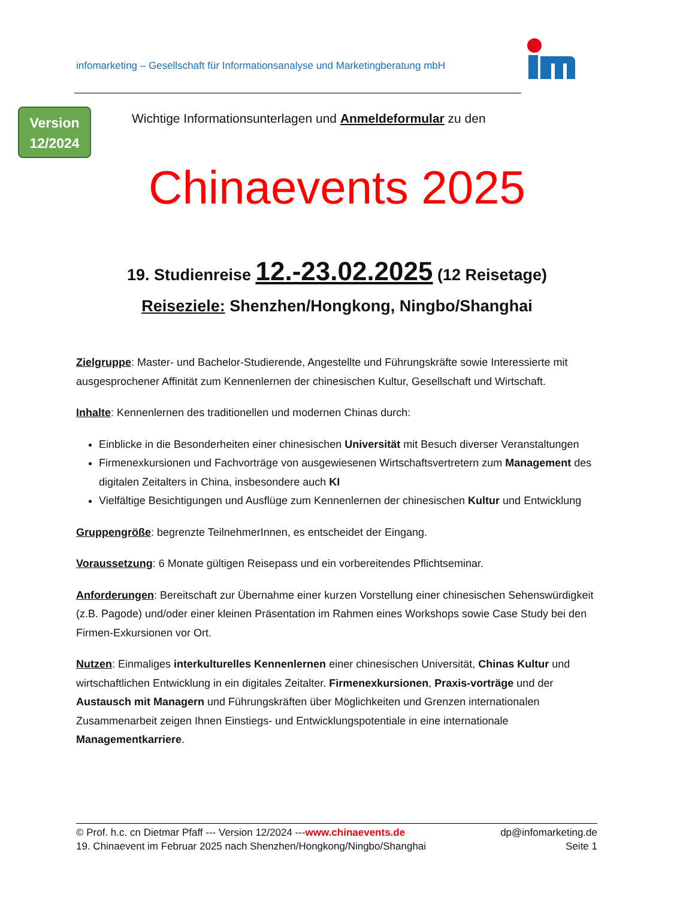infomarketing – Gesellschaft für Informationsanalyse und Marketingberatung mbH
Version
12/2024
Wichtige Informationsunterlagen und Anmeldeformular zu den
Chinaevents 2025
19. Studienreise 12.-23.02.2025 (12 Reisetage)
Reiseziele: Shenzhen/Hongkong, Ningbo/Shanghai
Zielgruppe: Master- und Bachelor-Studierende, Angestellte und Führungskräfte sowie Interessierte mit ausgesprochener Affinität zum Kennenlernen der chinesischen Kultur, Gesellschaft und Wirtschaft.
Inhalte: Kennenlernen des traditionellen und modernen Chinas durch:
Einblicke in die Besonderheiten einer chinesischen Universität mit Besuch diverser Veranstaltungen
Firmenexkursionen und Fachvorträge von ausgewiesenen Wirtschaftsvertretern zum Management des digitalen Zeitalters in China, insbesondere auch KI
Vielfältige Besichtigungen und Ausflüge zum Kennenlernen der chinesischen Kultur und Entwicklung
Gruppengröße: begrenzte TeilnehmerInnen, es entscheidet der Eingang.
Voraussetzung: 6 Monate gültigen Reisepass und ein vorbereitendes Pflichtseminar.
Anforderungen: Bereitschaft zur Übernahme einer kurzen Vorstellung einer chinesischen Sehenswürdigkeit (z.B. Pagode) und/oder einer kleinen Präsentation im Rahmen eines Workshops sowie Case Study bei den Firmen-Exkursionen vor Ort.
Nutzen: Einmaliges interkulturelles Kennenlernen einer chinesischen Universität, Chinas Kultur und wirtschaftlichen Entwicklung in ein digitales Zeitalter. Firmenexkursionen, Praxis-vorträge und der Austausch mit Managern und Führungskräften über Möglichkeiten und Grenzen internationalen Zusammenarbeit zeigen Ihnen Einstiegs- und Entwicklungspotentiale in eine internationale Managementkarriere.
© Prof. h.c. cn Dietmar Pfaff --- Version 12/2024 ---www.chinaevents.de dp@infomarketing.de
19. Chinaevent im Februar 2025 nach Shenzhen/Hongkong/Ningbo/Shanghai Seite 1